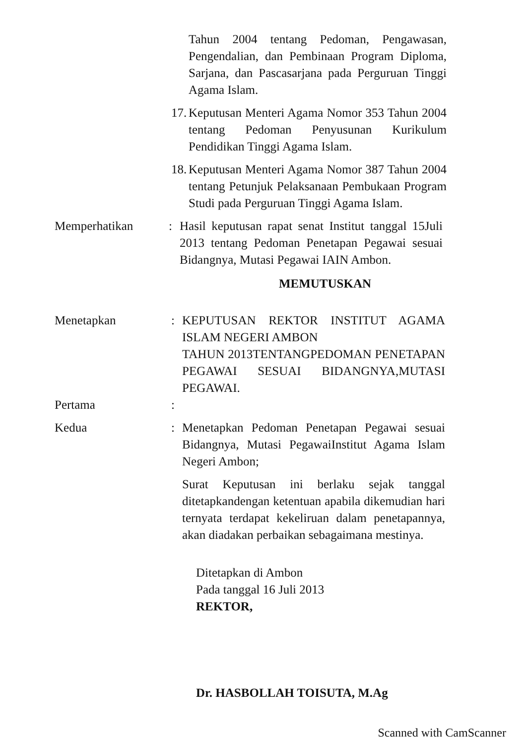Tahun 2004 tentang Pedoman, Pengawasan, Pengendalian, dan Pembinaan Program Diploma, Sarjana, dan Pascasarjana pada Perguruan Tinggi Agama Islam.
17.
Keputusan Menteri Agama Nomor 353 Tahun 2004 tentang Pedoman Penyusunan Kurikulum Pendidikan Tinggi Agama Islam.
18.
Keputusan Menteri Agama Nomor 387 Tahun 2004 tentang Petunjuk Pelaksanaan Pembukaan Program Studi pada Perguruan Tinggi Agama Islam.
Memperhatikan : Hasil keputusan rapat senat Institut tanggal 15Juli 2013 tentang Pedoman Penetapan Pegawai sesuai Bidangnya, Mutasi Pegawai IAIN Ambon.
MEMUTUSKAN
Menetapkan : KEPUTUSAN REKTOR INSTITUT AGAMA ISLAM NEGERI AMBON
TAHUN 2013TENTANGPEDOMAN PENETAPAN PEGAWAI SESUAI BIDANGNYA,MUTASI PEGAWAI.
Pertama :
Kedua : Menetapkan Pedoman Penetapan Pegawai sesuai Bidangnya, Mutasi PegawaiInstitut Agama Islam Negeri Ambon;
Surat Keputusan ini berlaku sejak tanggal ditetapkandengan ketentuan apabila dikemudian hari ternyata terdapat kekeliruan dalam penetapannya, akan diadakan perbaikan sebagaimana mestinya.
Ditetapkan di Ambon
Pada tanggal 16 Juli 2013
REKTOR,
Dr. HASBOLLAH TOISUTA, M.Ag
Scanned with CamScanner